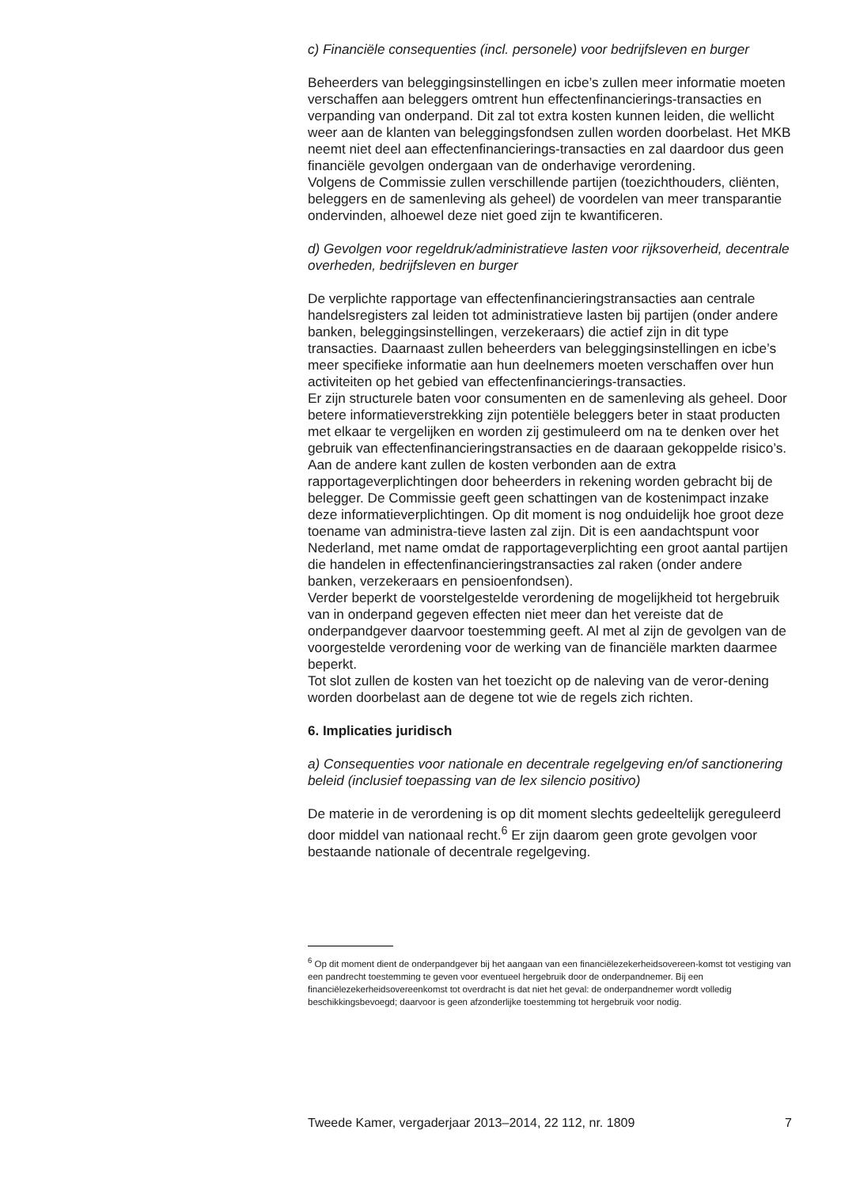c) Financiële consequenties (incl. personele) voor bedrijfsleven en burger
Beheerders van beleggingsinstellingen en icbe’s zullen meer informatie moeten verschaffen aan beleggers omtrent hun effectenfinancierings-transacties en verpanding van onderpand. Dit zal tot extra kosten kunnen leiden, die wellicht weer aan de klanten van beleggingsfondsen zullen worden doorbelast. Het MKB neemt niet deel aan effectenfinancierings-transacties en zal daardoor dus geen financiële gevolgen ondergaan van de onderhavige verordening.
Volgens de Commissie zullen verschillende partijen (toezichthouders, cliënten, beleggers en de samenleving als geheel) de voordelen van meer transparantie ondervinden, alhoewel deze niet goed zijn te kwantificeren.
d) Gevolgen voor regeldruk/administratieve lasten voor rijksoverheid, decentrale overheden, bedrijfsleven en burger
De verplichte rapportage van effectenfinancieringstransacties aan centrale handelsregisters zal leiden tot administratieve lasten bij partijen (onder andere banken, beleggingsinstellingen, verzekeraars) die actief zijn in dit type transacties. Daarnaast zullen beheerders van beleggingsinstellingen en icbe’s meer specifieke informatie aan hun deelnemers moeten verschaffen over hun activiteiten op het gebied van effectenfinancierings-transacties.
Er zijn structurele baten voor consumenten en de samenleving als geheel. Door betere informatieverstrekking zijn potentiële beleggers beter in staat producten met elkaar te vergelijken en worden zij gestimuleerd om na te denken over het gebruik van effectenfinancieringstransacties en de daaraan gekoppelde risico’s. Aan de andere kant zullen de kosten verbonden aan de extra rapportageverplichtingen door beheerders in rekening worden gebracht bij de belegger. De Commissie geeft geen schattingen van de kostenimpact inzake deze informatieverplichtingen. Op dit moment is nog onduidelijk hoe groot deze toename van administra-tieve lasten zal zijn. Dit is een aandachtspunt voor Nederland, met name omdat de rapportageverplichting een groot aantal partijen die handelen in effectenfinancieringstransacties zal raken (onder andere banken, verzekeraars en pensioenfondsen).
Verder beperkt de voorstelgestelde verordening de mogelijkheid tot hergebruik van in onderpand gegeven effecten niet meer dan het vereiste dat de onderpandgever daarvoor toestemming geeft. Al met al zijn de gevolgen van de voorgestelde verordening voor de werking van de financiële markten daarmee beperkt.
Tot slot zullen de kosten van het toezicht op de naleving van de veror-dening worden doorbelast aan de degene tot wie de regels zich richten.
6. Implicaties juridisch
a) Consequenties voor nationale en decentrale regelgeving en/of sanctionering beleid (inclusief toepassing van de lex silencio positivo)
De materie in de verordening is op dit moment slechts gedeeltelijk gereguleerd door middel van nationaal recht.<sup>6</sup> Er zijn daarom geen grote gevolgen voor bestaande nationale of decentrale regelgeving.
<sup>6</sup> Op dit moment dient de onderpandgever bij het aangaan van een financiëlezekerheidsovereen-komst tot vestiging van een pandrecht toestemming te geven voor eventueel hergebruik door de onderpandnemer. Bij een financiëlezekerheidsovereenkomst tot overdracht is dat niet het geval: de onderpandnemer wordt volledig beschikkingsbevoegd; daarvoor is geen afzonderlijke toestemming tot hergebruik voor nodig.
Tweede Kamer, vergaderjaar 2013–2014, 22 112, nr. 1809 7